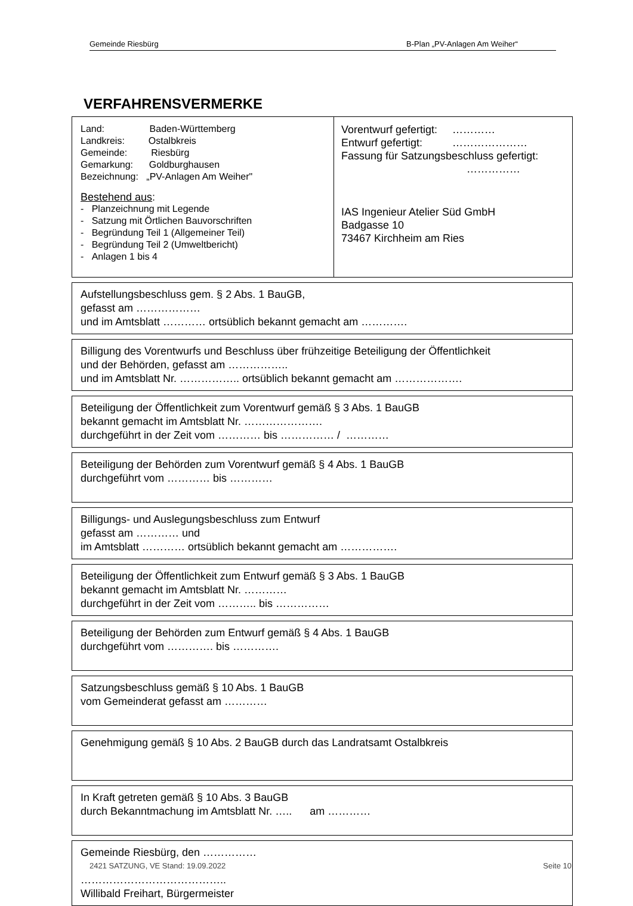Gemeinde Riesbürg B-Plan „PV-Anlagen Am Weiher“
VERFAHRENSVERMERKE
Land: Baden-Württemberg
Landkreis: Ostalbkreis
Gemeinde: Riesbürg
Gemarkung: Goldburghausen
Bezeichnung: „PV-Anlagen Am Weiher"
Bestehend aus:
- Planzeichnung mit Legende
- Satzung mit Örtlichen Bauvorschriften
- Begründung Teil 1 (Allgemeiner Teil)
- Begründung Teil 2 (Umweltbericht)
- Anlagen 1 bis 4
Vorentwurf gefertigt: …………
Entwurf gefertigt: …………………
Fassung für Satzungsbeschluss gefertigt:
……………
IAS Ingenieur Atelier Süd GmbH
Badgasse 10
73467 Kirchheim am Ries
Aufstellungsbeschluss gem. § 2 Abs. 1 BauGB,
gefasst am ………………
und im Amtsblatt ………… ortsüblich bekannt gemacht am ………….
Billigung des Vorentwurfs und Beschluss über frühzeitige Beteiligung der Öffentlichkeit
und der Behörden, gefasst am ……………..
und im Amtsblatt Nr. …………….. ortsüblich bekannt gemacht am ……………….
Beteiligung der Öffentlichkeit zum Vorentwurf gemäß § 3 Abs. 1 BauGB
bekannt gemacht im Amtsblatt Nr. ………………….
durchgeführt in der Zeit vom ………… bis …………… / …………
Beteiligung der Behörden zum Vorentwurf gemäß § 4 Abs. 1 BauGB
durchgeführt vom ………… bis …………
Billigungs- und Auslegungsbeschluss zum Entwurf
gefasst am ………… und
im Amtsblatt ………… ortsüblich bekannt gemacht am …………….
Beteiligung der Öffentlichkeit zum Entwurf gemäß § 3 Abs. 1 BauGB
bekannt gemacht im Amtsblatt Nr. …………
durchgeführt in der Zeit vom ……….. bis ……………
Beteiligung der Behörden zum Entwurf gemäß § 4 Abs. 1 BauGB
durchgeführt vom …………. bis ………….
Satzungsbeschluss gemäß § 10 Abs. 1 BauGB
vom Gemeinderat gefasst am …………
Genehmigung gemäß § 10 Abs. 2 BauGB durch das Landratsamt Ostalbkreis
In Kraft getreten gemäß § 10 Abs. 3 BauGB
durch Bekanntmachung im Amtsblatt Nr. ….. am …………
Gemeinde Riesbürg, den ……………
…………………………………..
Willibald Freihart, Bürgermeister
2421 SATZUNG, VE Stand: 19.09.2022 Seite 10